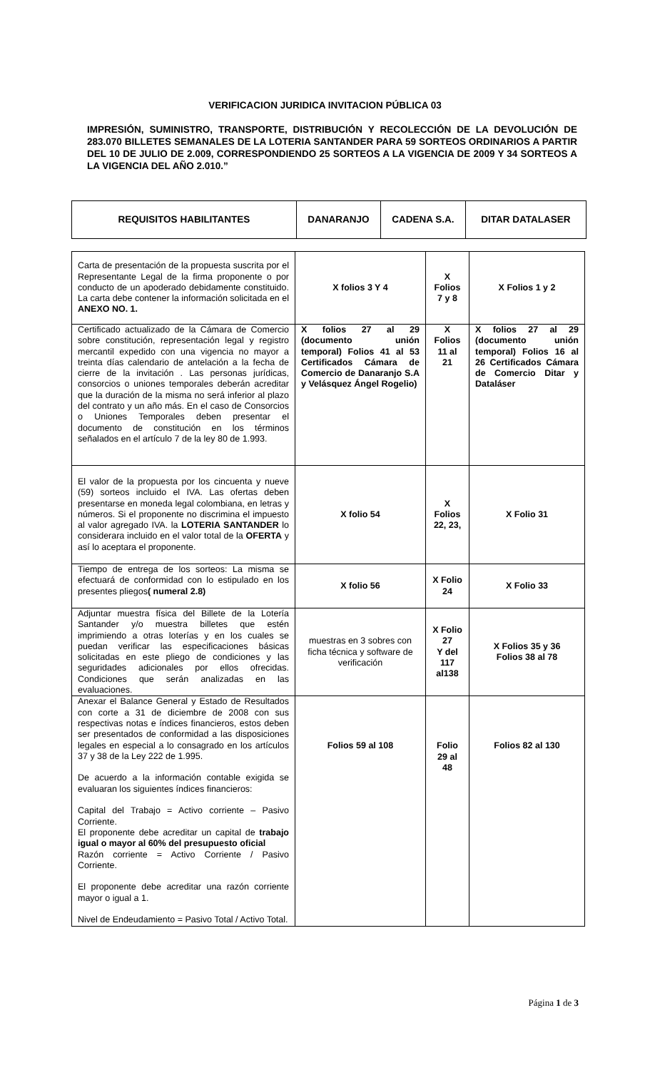VERIFICACION JURIDICA INVITACION PÚBLICA 03
IMPRESIÓN, SUMINISTRO, TRANSPORTE, DISTRIBUCIÓN Y RECOLECCIÓN DE LA DEVOLUCIÓN DE 283.070 BILLETES SEMANALES DE LA LOTERIA SANTANDER PARA 59 SORTEOS ORDINARIOS A PARTIR DEL 10 DE JULIO DE 2.009, CORRESPONDIENDO 25 SORTEOS A LA VIGENCIA DE 2009 Y 34 SORTEOS A LA VIGENCIA DEL AÑO 2.010.”
| REQUISITOS HABILITANTES | DANARANJO | CADENA S.A. | DITAR DATALASER |
| --- | --- | --- | --- |
| Carta de presentación de la propuesta suscrita por el Representante Legal de la firma proponente o por conducto de un apoderado debidamente constituido. La carta debe contener la información solicitada en el ANEXO NO. 1. | X folios 3 Y 4 | X Folios 7 y 8 | X Folios 1 y 2 |
| Certificado actualizado de la Cámara de Comercio sobre constitución, representación legal y registro mercantil expedido con una vigencia no mayor a treinta días calendario de antelación a la fecha de cierre de la invitación . Las personas jurídicas, consorcios o uniones temporales deberán acreditar que la duración de la misma no será inferior al plazo del contrato y un año más. En el caso de Consorcios o Uniones Temporales deben presentar el documento de constitución en los términos señalados en el artículo 7 de la ley 80 de 1.993. | X folios 27 al 29 (documento unión temporal) Folios 41 al 53 Certificados Cámara de Comercio de Danaranjo S.A y Velásquez Ángel Rogelio) | X Folios 11 al 21 | X folios 27 al 29 (documento unión temporal) Folios 16 al 26 Certificados Cámara de Comercio Ditar y Dataláser |
| El valor de la propuesta por los cincuenta y nueve (59) sorteos incluido el IVA. Las ofertas deben presentarse en moneda legal colombiana, en letras y números. Si el proponente no discrimina el impuesto al valor agregado IVA. la LOTERIA SANTANDER lo considerara incluido en el valor total de la OFERTA y así lo aceptara el proponente. | X folio 54 | X Folios 22, 23, | X Folio 31 |
| Tiempo de entrega de los sorteos: La misma se efectuará de conformidad con lo estipulado en los presentes pliegos ( numeral 2.8) | X folio 56 | X Folio 24 | X Folio 33 |
| Adjuntar muestra física del Billete de la Lotería Santander y/o muestra billetes que estén imprimiendo a otras loterías y en los cuales se puedan verificar las especificaciones básicas solicitadas en este pliego de condiciones y las seguridades adicionales por ellos ofrecidas. Condiciones que serán analizadas en las evaluaciones. | muestras en 3 sobres con ficha técnica y software de verificación | X Folio 27 Y del 117 al138 | X Folios 35 y 36 Folios 38 al 78 |
| Anexar el Balance General y Estado de Resultados con corte a 31 de diciembre de 2008 con sus respectivas notas e índices financieros, estos deben ser presentados de conformidad a las disposiciones legales en especial a lo consagrado en los artículos 37 y 38 de la Ley 222 de 1.995. De acuerdo a la información contable exigida se evaluaran los siguientes índices financieros: Capital del Trabajo = Activo corriente – Pasivo Corriente. El proponente debe acreditar un capital de trabajo igual o mayor al 60% del presupuesto oficial Razón corriente = Activo Corriente / Pasivo Corriente. El proponente debe acreditar una razón corriente mayor o igual a 1. Nivel de Endeudamiento = Pasivo Total / Activo Total. | Folios 59 al 108 | Folio 29 al 48 | Folios 82 al 130 |
Página 1 de 3